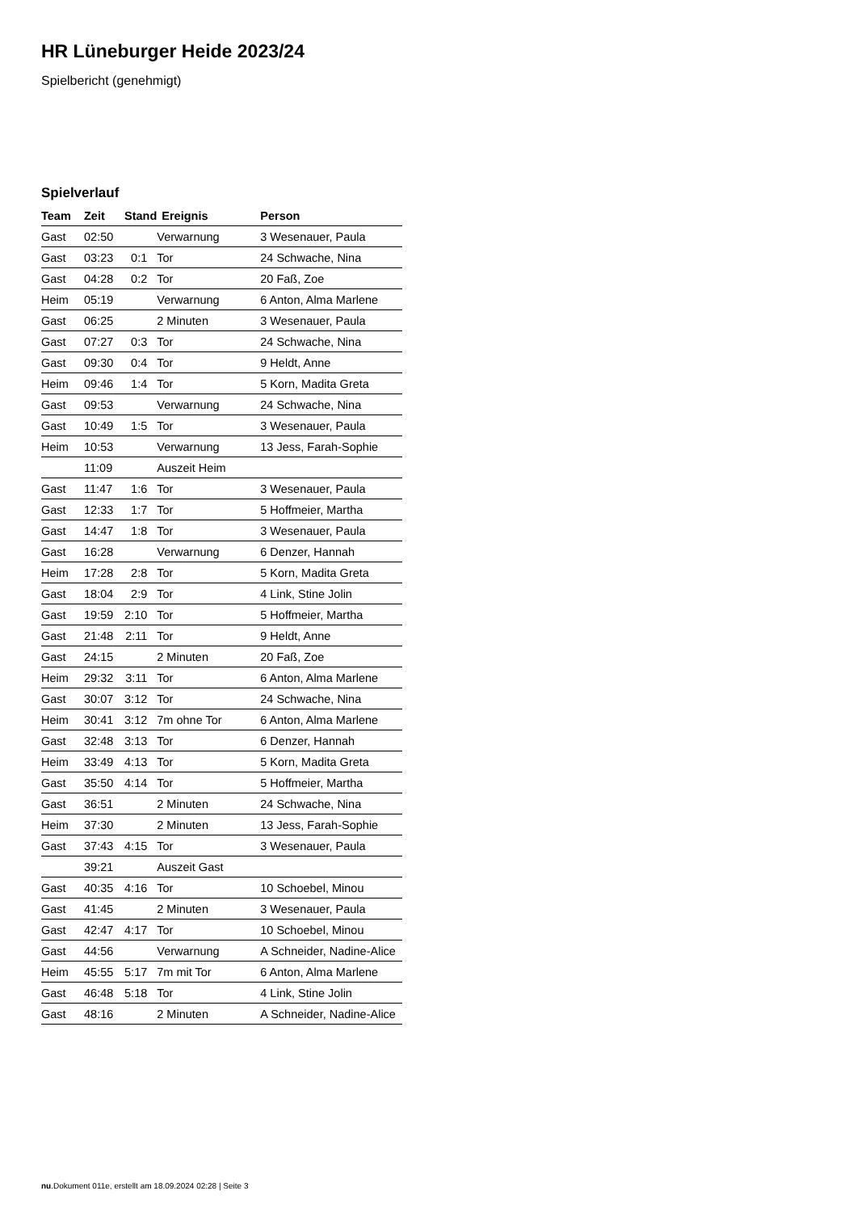HR Lüneburger Heide 2023/24
Spielbericht (genehmigt)
Spielverlauf
| Team | Zeit | Stand | Ereignis | Person |
| --- | --- | --- | --- | --- |
| Gast | 02:50 | | Verwarnung | 3 Wesenauer, Paula |
| Gast | 03:23 | 0:1 | Tor | 24 Schwache, Nina |
| Gast | 04:28 | 0:2 | Tor | 20 Faß, Zoe |
| Heim | 05:19 | | Verwarnung | 6 Anton, Alma Marlene |
| Gast | 06:25 | | 2 Minuten | 3 Wesenauer, Paula |
| Gast | 07:27 | 0:3 | Tor | 24 Schwache, Nina |
| Gast | 09:30 | 0:4 | Tor | 9 Heldt, Anne |
| Heim | 09:46 | 1:4 | Tor | 5 Korn, Madita Greta |
| Gast | 09:53 | | Verwarnung | 24 Schwache, Nina |
| Gast | 10:49 | 1:5 | Tor | 3 Wesenauer, Paula |
| Heim | 10:53 | | Verwarnung | 13 Jess, Farah-Sophie |
| | 11:09 | | Auszeit Heim | |
| Gast | 11:47 | 1:6 | Tor | 3 Wesenauer, Paula |
| Gast | 12:33 | 1:7 | Tor | 5 Hoffmeier, Martha |
| Gast | 14:47 | 1:8 | Tor | 3 Wesenauer, Paula |
| Gast | 16:28 | | Verwarnung | 6 Denzer, Hannah |
| Heim | 17:28 | 2:8 | Tor | 5 Korn, Madita Greta |
| Gast | 18:04 | 2:9 | Tor | 4 Link, Stine Jolin |
| Gast | 19:59 | 2:10 | Tor | 5 Hoffmeier, Martha |
| Gast | 21:48 | 2:11 | Tor | 9 Heldt, Anne |
| Gast | 24:15 | | 2 Minuten | 20 Faß, Zoe |
| Heim | 29:32 | 3:11 | Tor | 6 Anton, Alma Marlene |
| Gast | 30:07 | 3:12 | Tor | 24 Schwache, Nina |
| Heim | 30:41 | 3:12 | 7m ohne Tor | 6 Anton, Alma Marlene |
| Gast | 32:48 | 3:13 | Tor | 6 Denzer, Hannah |
| Heim | 33:49 | 4:13 | Tor | 5 Korn, Madita Greta |
| Gast | 35:50 | 4:14 | Tor | 5 Hoffmeier, Martha |
| Gast | 36:51 | | 2 Minuten | 24 Schwache, Nina |
| Heim | 37:30 | | 2 Minuten | 13 Jess, Farah-Sophie |
| Gast | 37:43 | 4:15 | Tor | 3 Wesenauer, Paula |
| | 39:21 | | Auszeit Gast | |
| Gast | 40:35 | 4:16 | Tor | 10 Schoebel, Minou |
| Gast | 41:45 | | 2 Minuten | 3 Wesenauer, Paula |
| Gast | 42:47 | 4:17 | Tor | 10 Schoebel, Minou |
| Gast | 44:56 | | Verwarnung | A Schneider, Nadine-Alice |
| Heim | 45:55 | 5:17 | 7m mit Tor | 6 Anton, Alma Marlene |
| Gast | 46:48 | 5:18 | Tor | 4 Link, Stine Jolin |
| Gast | 48:16 | | 2 Minuten | A Schneider, Nadine-Alice |
nu.Dokument 011e, erstellt am 18.09.2024 02:28 | Seite 3